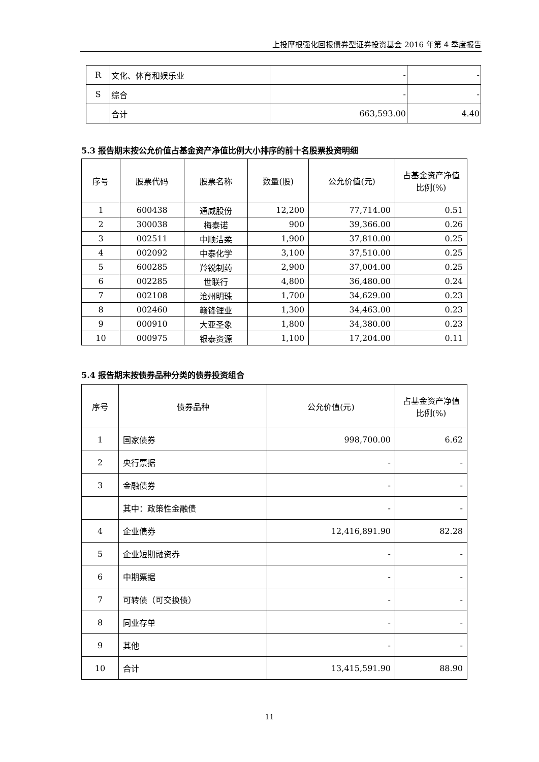上投摩根强化回报债券型证券投资基金 2016 年第 4 季度报告
| R | 文化、体育和娱乐业 | - | - |
| S | 综合 | - | - |
| | 合计 | 663,593.00 | 4.40 |
5.3 报告期末按公允价值占基金资产净值比例大小排序的前十名股票投资明细
| 序号 | 股票代码 | 股票名称 | 数量(股) | 公允价值(元) | 占基金资产净值比例(%) |
| --- | --- | --- | --- | --- | --- |
| 1 | 600438 | 通威股份 | 12,200 | 77,714.00 | 0.51 |
| 2 | 300038 | 梅泰诺 | 900 | 39,366.00 | 0.26 |
| 3 | 002511 | 中顺洁柔 | 1,900 | 37,810.00 | 0.25 |
| 4 | 002092 | 中泰化学 | 3,100 | 37,510.00 | 0.25 |
| 5 | 600285 | 羚锐制药 | 2,900 | 37,004.00 | 0.25 |
| 6 | 002285 | 世联行 | 4,800 | 36,480.00 | 0.24 |
| 7 | 002108 | 沧州明珠 | 1,700 | 34,629.00 | 0.23 |
| 8 | 002460 | 赣锋锂业 | 1,300 | 34,463.00 | 0.23 |
| 9 | 000910 | 大亚圣象 | 1,800 | 34,380.00 | 0.23 |
| 10 | 000975 | 银泰资源 | 1,100 | 17,204.00 | 0.11 |
5.4 报告期末按债券品种分类的债券投资组合
| 序号 | 债券品种 | 公允价值(元) | 占基金资产净值比例(%) |
| --- | --- | --- | --- |
| 1 | 国家债券 | 998,700.00 | 6.62 |
| 2 | 央行票据 | - | - |
| 3 | 金融债券 | - | - |
| | 其中：政策性金融债 | - | - |
| 4 | 企业债券 | 12,416,891.90 | 82.28 |
| 5 | 企业短期融资券 | - | - |
| 6 | 中期票据 | - | - |
| 7 | 可转债（可交换债） | - | - |
| 8 | 同业存单 | - | - |
| 9 | 其他 | - | - |
| 10 | 合计 | 13,415,591.90 | 88.90 |
11